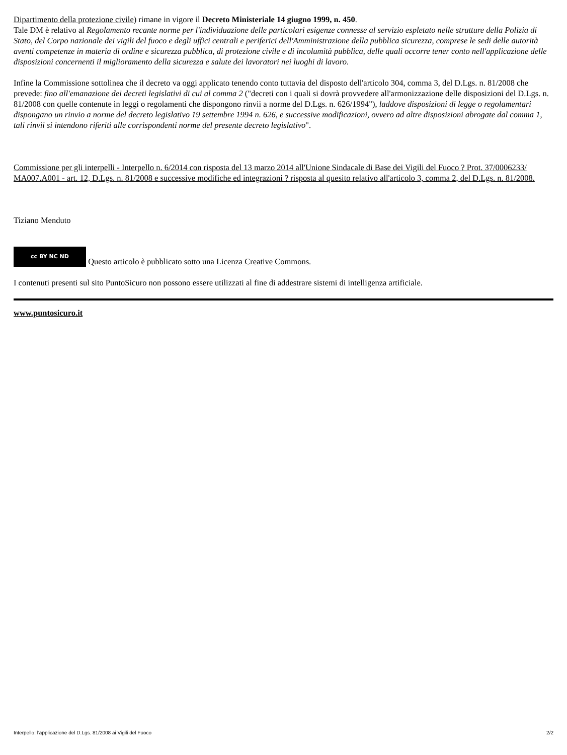Dipartimento della protezione civile) rimane in vigore il Decreto Ministeriale 14 giugno 1999, n. 450.
Tale DM è relativo al Regolamento recante norme per l'individuazione delle particolari esigenze connesse al servizio espletato nelle strutture della Polizia di Stato, del Corpo nazionale dei vigili del fuoco e degli uffici centrali e periferici dell'Amministrazione della pubblica sicurezza, comprese le sedi delle autorità aventi competenze in materia di ordine e sicurezza pubblica, di protezione civile e di incolumità pubblica, delle quali occorre tener conto nell'applicazione delle disposizioni concernenti il miglioramento della sicurezza e salute dei lavoratori nei luoghi di lavoro.
Infine la Commissione sottolinea che il decreto va oggi applicato tenendo conto tuttavia del disposto dell'articolo 304, comma 3, del D.Lgs. n. 81/2008 che prevede: fino all'emanazione dei decreti legislativi di cui al comma 2 ("decreti con i quali si dovrà provvedere all'armonizzazione delle disposizioni del D.Lgs. n. 81/2008 con quelle contenute in leggi o regolamenti che dispongono rinvii a norme del D.Lgs. n. 626/1994"), laddove disposizioni di legge o regolamentari dispongano un rinvio a norme del decreto legislativo 19 settembre 1994 n. 626, e successive modificazioni, ovvero ad altre disposizioni abrogate dal comma 1, tali rinvii si intendono riferiti alle corrispondenti norme del presente decreto legislativo".
Commissione per gli interpelli - Interpello n. 6/2014 con risposta del 13 marzo 2014 all'Unione Sindacale di Base dei Vigili del Fuoco ? Prot. 37/0006233/ MA007.A001 - art. 12, D.Lgs. n. 81/2008 e successive modifiche ed integrazioni ? risposta al quesito relativo all'articolo 3, comma 2, del D.Lgs. n. 81/2008.
Tiziano Menduto
cc BY NC ND Questo articolo è pubblicato sotto una Licenza Creative Commons.
I contenuti presenti sul sito PuntoSicuro non possono essere utilizzati al fine di addestrare sistemi di intelligenza artificiale.
www.puntosicuro.it
Interpello: l'applicazione del D.Lgs. 81/2008 ai Vigili del Fuoco 2/2